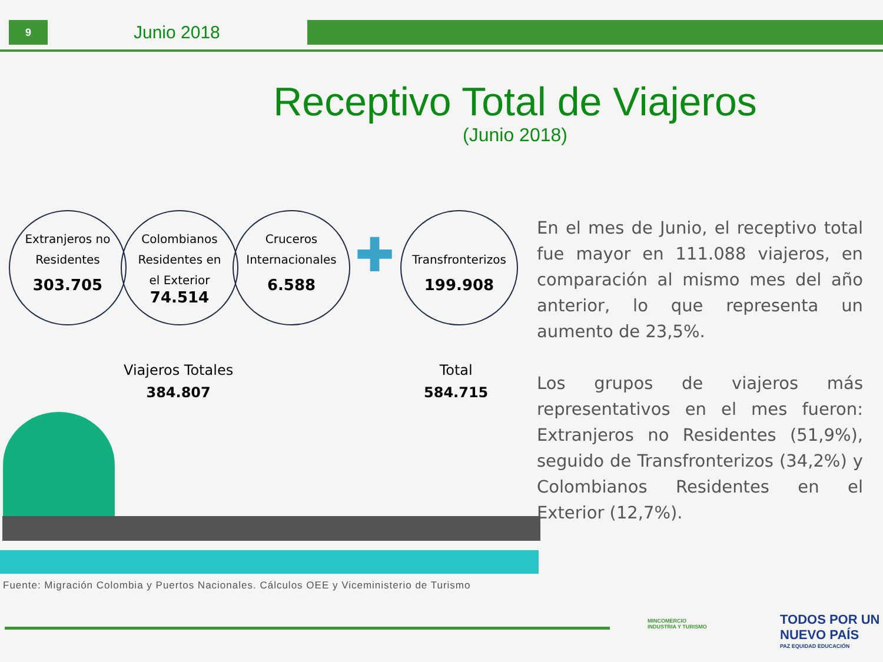9 Junio 2018
Receptivo Total de Viajeros
(Junio 2018)
Extranjeros no
Residentes
303.705
Colombianos
Residentes en
el Exterior
74.514
Cruceros
Internacionales
6.588
✚
Transfronterizos
199.908
Viajeros Totales
384.807
Total
584.715
En el mes de Junio, el receptivo total fue mayor en 111.088 viajeros, en comparación al mismo mes del año anterior, lo que representa un aumento de 23,5%.
Los grupos de viajeros más representativos en el mes fueron: Extranjeros no Residentes (51,9%), seguido de Transfronterizos (34,2%) y Colombianos Residentes en el Exterior (12,7%).
Fuente: Migración Colombia y Puertos Nacionales. Cálculos OEE y Viceministerio de Turismo
MINCOMERCIO
INDUSTRIA Y TURISMO
TODOS POR UN
NUEVO PAÍS
PAZ EQUIDAD EDUCACIÓN